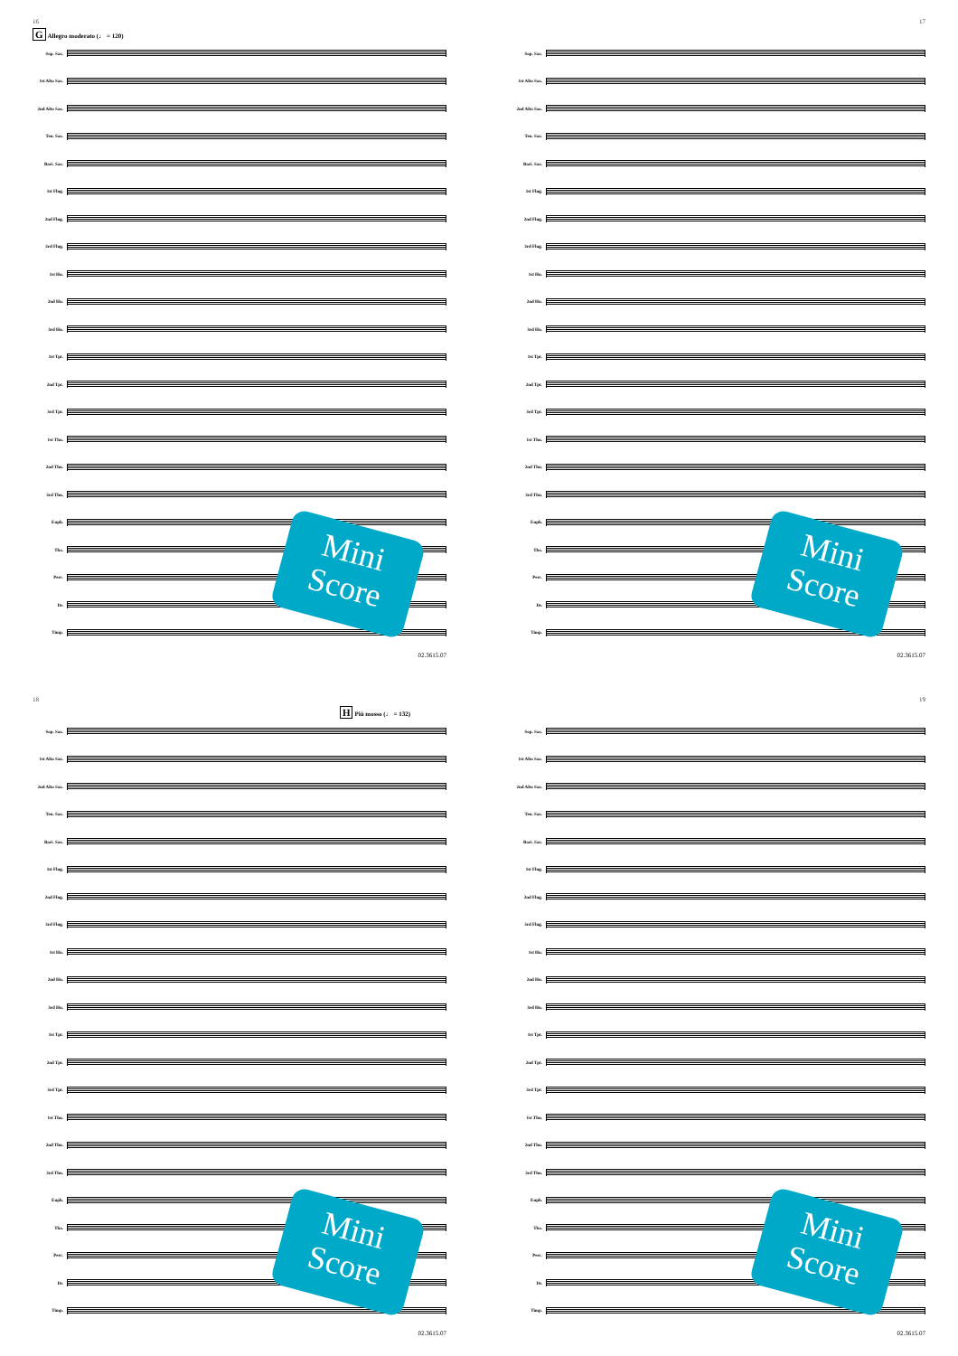16
G Allegro moderato (♩ = 120)
Sop. Sax.
1st Alto Sax.
2nd Alto Sax.
Ten. Sax.
Bari. Sax.
1st Flug.
2nd Flug.
3rd Flug.
1st Hn.
2nd Hn.
3rd Hn.
1st Tpt.
2nd Tpt.
3rd Tpt.
1st Tbn.
2nd Tbn.
3rd Tbn.
Euph.
Tba.
Perc.
Dr.
Timp.
02.3615.07
Mini
Score
17
Sop. Sax.
1st Alto Sax.
2nd Alto Sax.
Ten. Sax.
Bari. Sax.
1st Flug.
2nd Flug.
3rd Flug.
1st Hn.
2nd Hn.
3rd Hn.
1st Tpt.
2nd Tpt.
3rd Tpt.
1st Tbn.
2nd Tbn.
3rd Tbn.
Euph.
Tba.
Perc.
Dr.
Timp.
02.3615.07
Mini
Score
18
H Più mosso (♩ = 132)
Sop. Sax.
1st Alto Sax.
2nd Alto Sax.
Ten. Sax.
Bari. Sax.
1st Flug.
2nd Flug.
3rd Flug.
1st Hn.
2nd Hn.
3rd Hn.
1st Tpt.
2nd Tpt.
3rd Tpt.
1st Tbn.
2nd Tbn.
3rd Tbn.
Euph.
Tba.
Perc.
Dr.
Timp.
02.3615.07
Mini
Score
19
Sop. Sax.
1st Alto Sax.
2nd Alto Sax.
Ten. Sax.
Bari. Sax.
1st Flug.
2nd Flug.
3rd Flug.
1st Hn.
2nd Hn.
3rd Hn.
1st Tpt.
2nd Tpt.
3rd Tpt.
1st Tbn.
2nd Tbn.
3rd Tbn.
Euph.
Tba.
Perc.
Dr.
Timp.
02.3615.07
Mini
Score